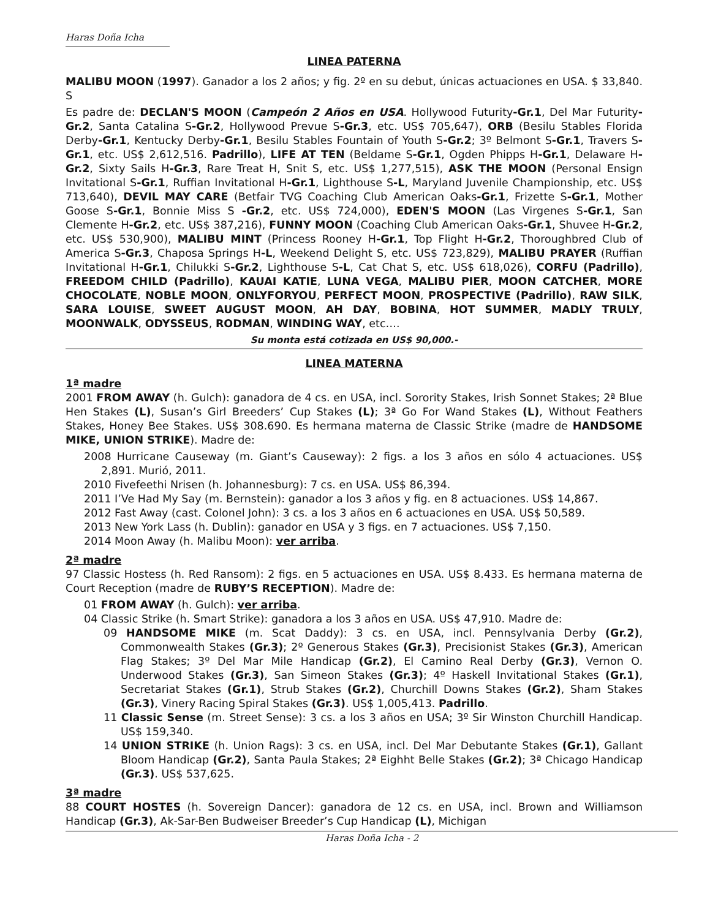Haras Doña Icha
LINEA PATERNA
MALIBU MOON (1997). Ganador a los 2 años; y fig. 2º en su debut, únicas actuaciones en USA. $ 33,840. S
Es padre de: DECLAN'S MOON (Campeón 2 Años en USA. Hollywood Futurity-Gr.1, Del Mar Futurity-Gr.2, Santa Catalina S-Gr.2, Hollywood Prevue S-Gr.3, etc. US$ 705,647), ORB (Besilu Stables Florida Derby-Gr.1, Kentucky Derby-Gr.1, Besilu Stables Fountain of Youth S-Gr.2; 3º Belmont S-Gr.1, Travers S-Gr.1, etc. US$ 2,612,516. Padrillo), LIFE AT TEN (Beldame S-Gr.1, Ogden Phipps H-Gr.1, Delaware H-Gr.2, Sixty Sails H-Gr.3, Rare Treat H, Snit S, etc. US$ 1,277,515), ASK THE MOON (Personal Ensign Invitational S-Gr.1, Ruffian Invitational H-Gr.1, Lighthouse S-L, Maryland Juvenile Championship, etc. US$ 713,640), DEVIL MAY CARE (Betfair TVG Coaching Club American Oaks-Gr.1, Frizette S-Gr.1, Mother Goose S-Gr.1, Bonnie Miss S -Gr.2, etc. US$ 724,000), EDEN'S MOON (Las Virgenes S-Gr.1, San Clemente H-Gr.2, etc. US$ 387,216), FUNNY MOON (Coaching Club American Oaks-Gr.1, Shuvee H-Gr.2, etc. US$ 530,900), MALIBU MINT (Princess Rooney H-Gr.1, Top Flight H-Gr.2, Thoroughbred Club of America S-Gr.3, Chaposa Springs H-L, Weekend Delight S, etc. US$ 723,829), MALIBU PRAYER (Ruffian Invitational H-Gr.1, Chilukki S-Gr.2, Lighthouse S-L, Cat Chat S, etc. US$ 618,026), CORFU (Padrillo), FREEDOM CHILD (Padrillo), KAUAI KATIE, LUNA VEGA, MALIBU PIER, MOON CATCHER, MORE CHOCOLATE, NOBLE MOON, ONLYFORYOU, PERFECT MOON, PROSPECTIVE (Padrillo), RAW SILK, SARA LOUISE, SWEET AUGUST MOON, AH DAY, BOBINA, HOT SUMMER, MADLY TRULY, MOONWALK, ODYSSEUS, RODMAN, WINDING WAY, etc….
Su monta está cotizada en US$ 90,000.-
LINEA MATERNA
1ª madre
2001 FROM AWAY (h. Gulch): ganadora de 4 cs. en USA, incl. Sorority Stakes, Irish Sonnet Stakes; 2ª Blue Hen Stakes (L), Susan’s Girl Breeders’ Cup Stakes (L); 3ª Go For Wand Stakes (L), Without Feathers Stakes, Honey Bee Stakes. US$ 308.690. Es hermana materna de Classic Strike (madre de HANDSOME MIKE, UNION STRIKE). Madre de:
2008 Hurricane Causeway (m. Giant’s Causeway): 2 figs. a los 3 años en sólo 4 actuaciones. US$ 2,891. Murió, 2011.
2010 Fivefeethi Nrisen (h. Johannesburg): 7 cs. en USA. US$ 86,394.
2011 I’Ve Had My Say (m. Bernstein): ganador a los 3 años y fig. en 8 actuaciones. US$ 14,867.
2012 Fast Away (cast. Colonel John): 3 cs. a los 3 años en 6 actuaciones en USA. US$ 50,589.
2013 New York Lass (h. Dublin): ganador en USA y 3 figs. en 7 actuaciones. US$ 7,150.
2014 Moon Away (h. Malibu Moon): ver arriba.
2ª madre
97 Classic Hostess (h. Red Ransom): 2 figs. en 5 actuaciones en USA. US$ 8.433. Es hermana materna de Court Reception (madre de RUBY’S RECEPTION). Madre de:
01 FROM AWAY (h. Gulch): ver arriba.
04 Classic Strike (h. Smart Strike): ganadora a los 3 años en USA. US$ 47,910. Madre de:
09 HANDSOME MIKE (m. Scat Daddy): 3 cs. en USA, incl. Pennsylvania Derby (Gr.2), Commonwealth Stakes (Gr.3); 2º Generous Stakes (Gr.3), Precisionist Stakes (Gr.3), American Flag Stakes; 3º Del Mar Mile Handicap (Gr.2), El Camino Real Derby (Gr.3), Vernon O. Underwood Stakes (Gr.3), San Simeon Stakes (Gr.3); 4º Haskell Invitational Stakes (Gr.1), Secretariat Stakes (Gr.1), Strub Stakes (Gr.2), Churchill Downs Stakes (Gr.2), Sham Stakes (Gr.3), Vinery Racing Spiral Stakes (Gr.3). US$ 1,005,413. Padrillo.
11 Classic Sense (m. Street Sense): 3 cs. a los 3 años en USA; 3º Sir Winston Churchill Handicap. US$ 159,340.
14 UNION STRIKE (h. Union Rags): 3 cs. en USA, incl. Del Mar Debutante Stakes (Gr.1), Gallant Bloom Handicap (Gr.2), Santa Paula Stakes; 2ª Eighht Belle Stakes (Gr.2); 3ª Chicago Handicap (Gr.3). US$ 537,625.
3ª madre
88 COURT HOSTES (h. Sovereign Dancer): ganadora de 12 cs. en USA, incl. Brown and Williamson Handicap (Gr.3), Ak-Sar-Ben Budweiser Breeder’s Cup Handicap (L), Michigan
Haras Doña Icha - 2